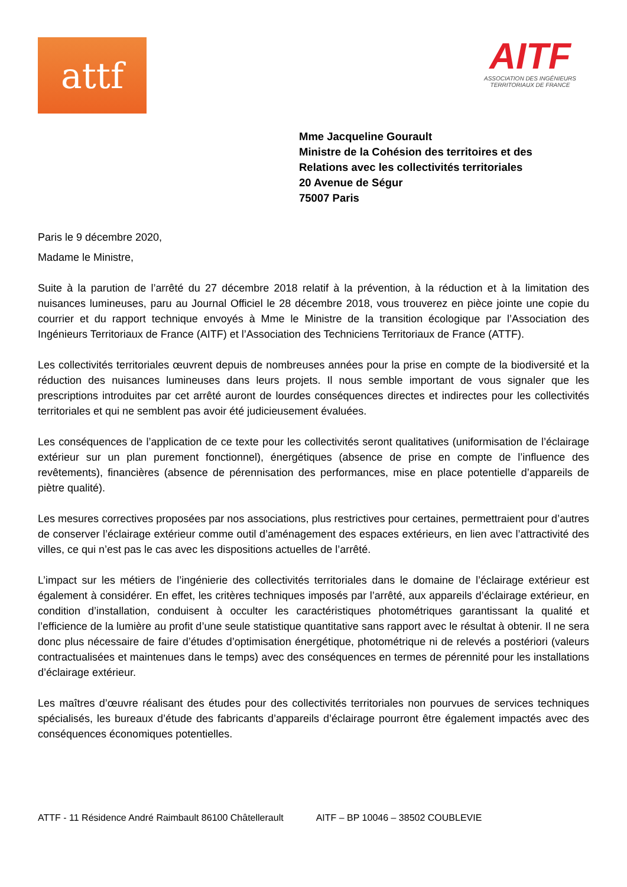attf
AITF
ASSOCIATION DES INGÉNIEURS
TERRITORIAUX DE FRANCE
Mme Jacqueline Gourault
Ministre de la Cohésion des territoires et des
Relations avec les collectivités territoriales
20 Avenue de Ségur
75007 Paris
Paris le 9 décembre 2020,
Madame le Ministre,
Suite à la parution de l’arrêté du 27 décembre 2018 relatif à la prévention, à la réduction et à la limitation des nuisances lumineuses, paru au Journal Officiel le 28 décembre 2018, vous trouverez en pièce jointe une copie du courrier et du rapport technique envoyés à Mme le Ministre de la transition écologique par l’Association des Ingénieurs Territoriaux de France (AITF) et l’Association des Techniciens Territoriaux de France (ATTF).
Les collectivités territoriales œuvrent depuis de nombreuses années pour la prise en compte de la biodiversité et la réduction des nuisances lumineuses dans leurs projets. Il nous semble important de vous signaler que les prescriptions introduites par cet arrêté auront de lourdes conséquences directes et indirectes pour les collectivités territoriales et qui ne semblent pas avoir été judicieusement évaluées.
Les conséquences de l’application de ce texte pour les collectivités seront qualitatives (uniformisation de l’éclairage extérieur sur un plan purement fonctionnel), énergétiques (absence de prise en compte de l’influence des revêtements), financières (absence de pérennisation des performances, mise en place potentielle d’appareils de piètre qualité).
Les mesures correctives proposées par nos associations, plus restrictives pour certaines, permettraient pour d’autres de conserver l’éclairage extérieur comme outil d’aménagement des espaces extérieurs, en lien avec l’attractivité des villes, ce qui n’est pas le cas avec les dispositions actuelles de l’arrêté.
L’impact sur les métiers de l’ingénierie des collectivités territoriales dans le domaine de l’éclairage extérieur est également à considérer. En effet, les critères techniques imposés par l’arrêté, aux appareils d’éclairage extérieur, en condition d’installation, conduisent à occulter les caractéristiques photométriques garantissant la qualité et l’efficience de la lumière au profit d’une seule statistique quantitative sans rapport avec le résultat à obtenir. Il ne sera donc plus nécessaire de faire d’études d’optimisation énergétique, photométrique ni de relevés a postériori (valeurs contractualisées et maintenues dans le temps) avec des conséquences en termes de pérennité pour les installations d’éclairage extérieur.
Les maîtres d’œuvre réalisant des études pour des collectivités territoriales non pourvues de services techniques spécialisés, les bureaux d’étude des fabricants d’appareils d’éclairage pourront être également impactés avec des conséquences économiques potentielles.
ATTF - 11 Résidence André Raimbault 86100 Châtellerault AITF – BP 10046 – 38502 COUBLEVIE